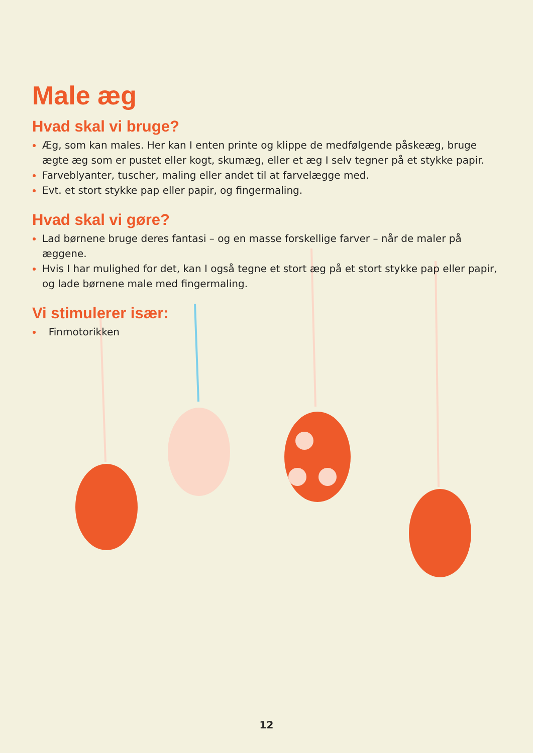Male æg
Hvad skal vi bruge?
Æg, som kan males. Her kan I enten printe og klippe de medfølgende påskeæg, bruge ægte æg som er pustet eller kogt, skumæg, eller et æg I selv tegner på et stykke papir.
Farveblyanter, tuscher, maling eller andet til at farvelægge med.
Evt. et stort stykke pap eller papir, og fingermaling.
Hvad skal vi gøre?
Lad børnene bruge deres fantasi – og en masse forskellige farver – når de maler på æggene.
Hvis I har mulighed for det, kan I også tegne et stort æg på et stort stykke pap eller papir, og lade børnene male med fingermaling.
Vi stimulerer især:
Finmotorikken
12